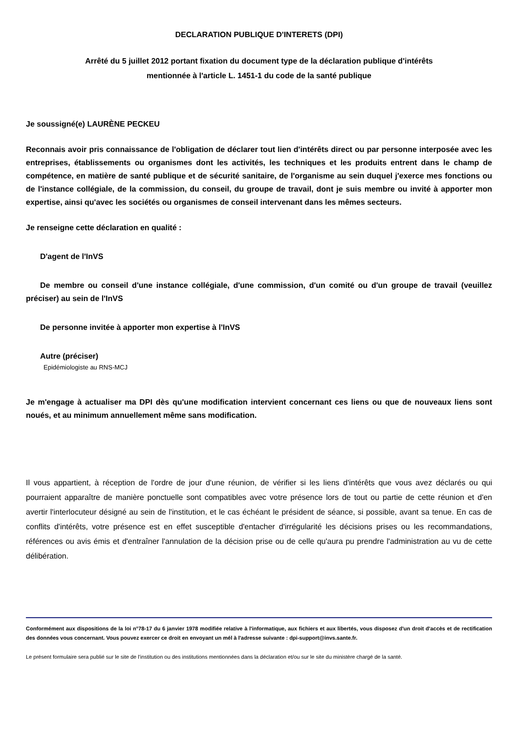DECLARATION PUBLIQUE D'INTERETS (DPI)
Arrêté du 5 juillet 2012 portant fixation du document type de la déclaration publique d'intérêts
mentionnée à l'article L. 1451-1 du code de la santé publique
Je soussigné(e) LAURÈNE PECKEU
Reconnais avoir pris connaissance de l'obligation de déclarer tout lien d'intérêts direct ou par personne interposée avec les entreprises, établissements ou organismes dont les activités, les techniques et les produits entrent dans le champ de compétence, en matière de santé publique et de sécurité sanitaire, de l'organisme au sein duquel j'exerce mes fonctions ou de l'instance collégiale, de la commission, du conseil, du groupe de travail, dont je suis membre ou invité à apporter mon expertise, ainsi qu'avec les sociétés ou organismes de conseil intervenant dans les mêmes secteurs.
Je renseigne cette déclaration en qualité :
D'agent de l'InVS
De membre ou conseil d'une instance collégiale, d'une commission, d'un comité ou d'un groupe de travail (veuillez préciser) au sein de l'InVS
De personne invitée à apporter mon expertise à l'InVS
Autre (préciser)
Epidémiologiste au RNS-MCJ
Je m'engage à actualiser ma DPI dès qu'une modification intervient concernant ces liens ou que de nouveaux liens sont noués, et au minimum annuellement même sans modification.
Il vous appartient, à réception de l'ordre de jour d'une réunion, de vérifier si les liens d'intérêts que vous avez déclarés ou qui pourraient apparaître de manière ponctuelle sont compatibles avec votre présence lors de tout ou partie de cette réunion et d'en avertir l'interlocuteur désigné au sein de l'institution, et le cas échéant le président de séance, si possible, avant sa tenue. En cas de conflits d'intérêts, votre présence est en effet susceptible d'entacher d'irrégularité les décisions prises ou les recommandations, références ou avis émis et d'entraîner l'annulation de la décision prise ou de celle qu'aura pu prendre l'administration au vu de cette délibération.
Conformément aux dispositions de la loi n°78-17 du 6 janvier 1978 modifiée relative à l'informatique, aux fichiers et aux libertés, vous disposez d'un droit d'accès et de rectification des données vous concernant. Vous pouvez exercer ce droit en envoyant un mél à l'adresse suivante : dpi-support@invs.sante.fr.
Le présent formulaire sera publié sur le site de l'institution ou des institutions mentionnées dans la déclaration et/ou sur le site du ministère chargé de la santé.